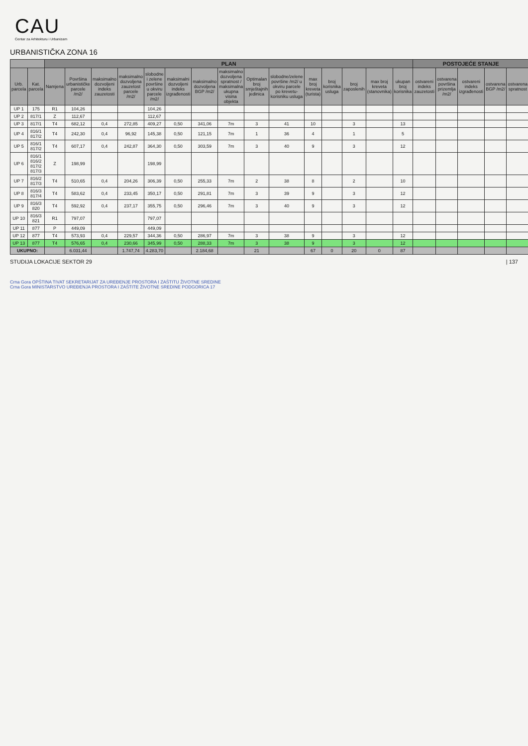CAU
Centar za Arhitekturu i Urbanizam
URBANISTIČKA ZONA 16
| | | PLAN | | | | | | | | | | | | | | | POSTOJEĆE STANJE | | | | |
| --- | --- | --- | --- | --- | --- | --- | --- | --- | --- | --- | --- | --- | --- | --- | --- | --- | --- | --- | --- | --- | --- |
| Urb. parcela | Kat. parcela | Namjena | Površina urbanističke parcele /m2/ | maksimalno dozvoljeni indeks zauzetosti | maksimalno dozvoljena zauzetost parcele /m2/ | slobodne i zelene površine u okviru parcele /m2/ | maksimalni dozvoljeni indeks izgrađenosti | maksimalno dozvoljena BGP /m2/ | maksimalno dozvoljena spratnost / maksimalna ukupna visina objekta | Optimalan broj smještajnih jedinica | slobodne/zelene površine /m2/ u okviru parcele po krevetu-korisniku usluga | max broj kreveta (turista) | broj korisnika usluga | broj zaposlenih | max broj kreveta (stanovnika) | ukupan broj korisnika | ostvareni indeks zauzetosti | ostvarena površina prizemlja /m2/ | ostvareni indeks izgrađenosti | ostvarena BGP /m2/ | ostvarena spratnost |
| UP 1 | 175 | R1 | 104,26 | | | 104,26 | | | | | | | | | | | | | | | |
| UP 2 | 817/1 | Z | 112,67 | | | 112,67 | | | | | | | | | | | | | | | |
| UP 3 | 817/1 | T4 | 682,12 | 0,4 | 272,85 | 409,27 | 0,50 | 341,06 | 7m | 3 | 41 | 10 | | 3 | | 13 | | | | | |
| UP 4 | 816/1 817/2 | T4 | 242,30 | 0,4 | 96,92 | 145,38 | 0,50 | 121,15 | 7m | 1 | 36 | 4 | | 1 | | 5 | | | | | |
| UP 5 | 816/1 817/2 | T4 | 607,17 | 0,4 | 242,87 | 364,30 | 0,50 | 303,59 | 7m | 3 | 40 | 9 | | 3 | | 12 | | | | | |
| UP 6 | 816/1 816/2 817/2 817/3 | Z | 198,99 | | | 198,99 | | | | | | | | | | | | | | | |
| UP 7 | 816/2 817/3 | T4 | 510,65 | 0,4 | 204,26 | 306,39 | 0,50 | 255,33 | 7m | 2 | 38 | 8 | | 2 | | 10 | | | | | |
| UP 8 | 816/3 817/4 | T4 | 583,62 | 0,4 | 233,45 | 350,17 | 0,50 | 291,81 | 7m | 3 | 39 | 9 | | 3 | | 12 | | | | | |
| UP 9 | 816/3 820 | T4 | 592,92 | 0,4 | 237,17 | 355,75 | 0,50 | 296,46 | 7m | 3 | 40 | 9 | | 3 | | 12 | | | | | |
| UP 10 | 816/3 821 | R1 | 797,07 | | | 797,07 | | | | | | | | | | | | | | | |
| UP 11 | 877 | P | 449,09 | | | 449,09 | | | | | | | | | | | | | | | |
| UP 12 | 877 | T4 | 573,93 | 0,4 | 229,57 | 344,36 | 0,50 | 286,97 | 7m | 3 | 38 | 9 | | 3 | | 12 | | | | | |
| UP 13 | 877 | T4 | 576,65 | 0,4 | 230,66 | 345,99 | 0,50 | 288,33 | 7m | 3 | 38 | 9 | | 3 | | 12 | | | | | |
| UKUPNO: | | | 6.031,44 | | 1.747,74 | 4.283,70 | | 2.184,68 | | 21 | | 67 | 0 | 20 | 0 | 87 | | | | | |
STUDIJA LOKACIJE SEKTOR 29 | 137
Crna Gora OPŠTINA TIVAT SEKRETARIJAT ZA UREĐENJE PROSTORA I ZAŠTITU ŽIVOTNE SREDINE
Crna Gora MINISTARSTVO UREĐENJA PROSTORA I ZAŠTITE ŽIVOTNE SREDINE PODGORICA 17